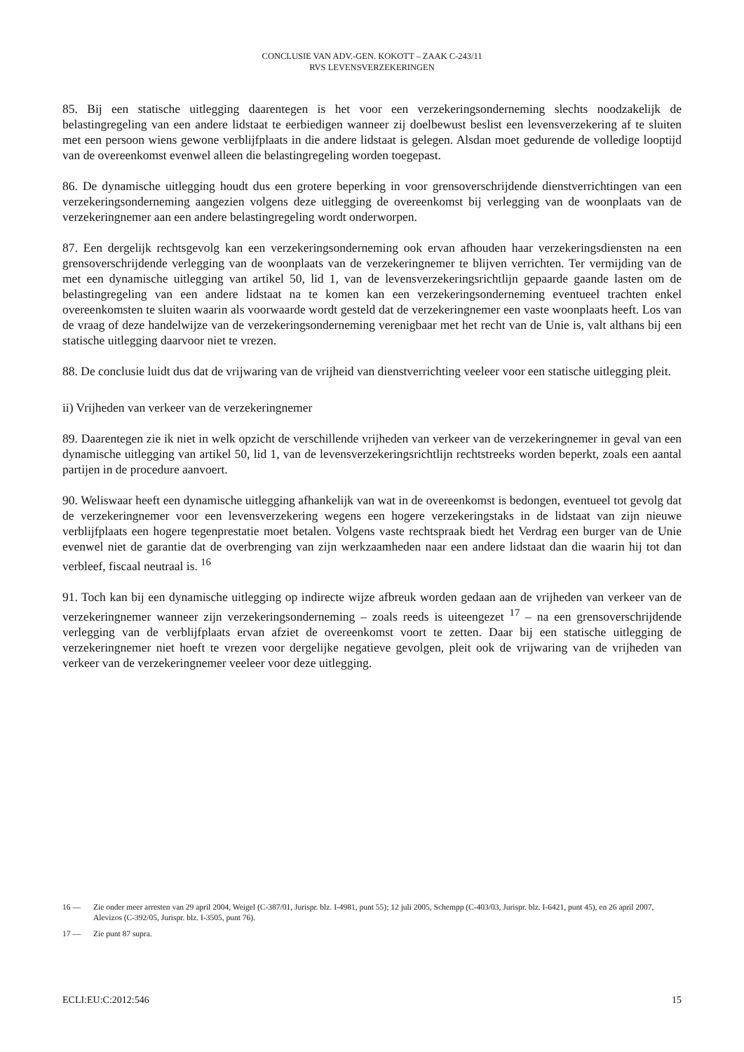CONCLUSIE VAN ADV.-GEN. KOKOTT – ZAAK C-243/11
RVS LEVENSVERZEKERINGEN
85. Bij een statische uitlegging daarentegen is het voor een verzekeringsonderneming slechts noodzakelijk de belastingregeling van een andere lidstaat te eerbiedigen wanneer zij doelbewust beslist een levensverzekering af te sluiten met een persoon wiens gewone verblijfplaats in die andere lidstaat is gelegen. Alsdan moet gedurende de volledige looptijd van de overeenkomst evenwel alleen die belastingregeling worden toegepast.
86. De dynamische uitlegging houdt dus een grotere beperking in voor grensoverschrijdende dienstverrichtingen van een verzekeringsonderneming aangezien volgens deze uitlegging de overeenkomst bij verlegging van de woonplaats van de verzekeringnemer aan een andere belastingregeling wordt onderworpen.
87. Een dergelijk rechtsgevolg kan een verzekeringsonderneming ook ervan afhouden haar verzekeringsdiensten na een grensoverschrijdende verlegging van de woonplaats van de verzekeringnemer te blijven verrichten. Ter vermijding van de met een dynamische uitlegging van artikel 50, lid 1, van de levensverzekeringsrichtlijn gepaarde gaande lasten om de belastingregeling van een andere lidstaat na te komen kan een verzekeringsonderneming eventueel trachten enkel overeenkomsten te sluiten waarin als voorwaarde wordt gesteld dat de verzekeringnemer een vaste woonplaats heeft. Los van de vraag of deze handelwijze van de verzekeringsonderneming verenigbaar met het recht van de Unie is, valt althans bij een statische uitlegging daarvoor niet te vrezen.
88. De conclusie luidt dus dat de vrijwaring van de vrijheid van dienstverrichting veeleer voor een statische uitlegging pleit.
ii) Vrijheden van verkeer van de verzekeringnemer
89. Daarentegen zie ik niet in welk opzicht de verschillende vrijheden van verkeer van de verzekeringnemer in geval van een dynamische uitlegging van artikel 50, lid 1, van de levensverzekeringsrichtlijn rechtstreeks worden beperkt, zoals een aantal partijen in de procedure aanvoert.
90. Weliswaar heeft een dynamische uitlegging afhankelijk van wat in de overeenkomst is bedongen, eventueel tot gevolg dat de verzekeringnemer voor een levensverzekering wegens een hogere verzekeringstaks in de lidstaat van zijn nieuwe verblijfplaats een hogere tegenprestatie moet betalen. Volgens vaste rechtspraak biedt het Verdrag een burger van de Unie evenwel niet de garantie dat de overbrenging van zijn werkzaamheden naar een andere lidstaat dan die waarin hij tot dan verbleef, fiscaal neutraal is. <sup>16</sup>
91. Toch kan bij een dynamische uitlegging op indirecte wijze afbreuk worden gedaan aan de vrijheden van verkeer van de verzekeringnemer wanneer zijn verzekeringsonderneming – zoals reeds is uiteengezet <sup>17</sup> – na een grensoverschrijdende verlegging van de verblijfplaats ervan afziet de overeenkomst voort te zetten. Daar bij een statische uitlegging de verzekeringnemer niet hoeft te vrezen voor dergelijke negatieve gevolgen, pleit ook de vrijwaring van de vrijheden van verkeer van de verzekeringnemer veeleer voor deze uitlegging.
16 — Zie onder meer arresten van 29 april 2004, Weigel (C-387/01, Jurispr. blz. I-4981, punt 55); 12 juli 2005, Schempp (C-403/03, Jurispr. blz. I-6421, punt 45), en 26 april 2007, Alevizos (C-392/05, Jurispr. blz. I-3505, punt 76).
17 — Zie punt 87 supra.
ECLI:EU:C:2012:546 15